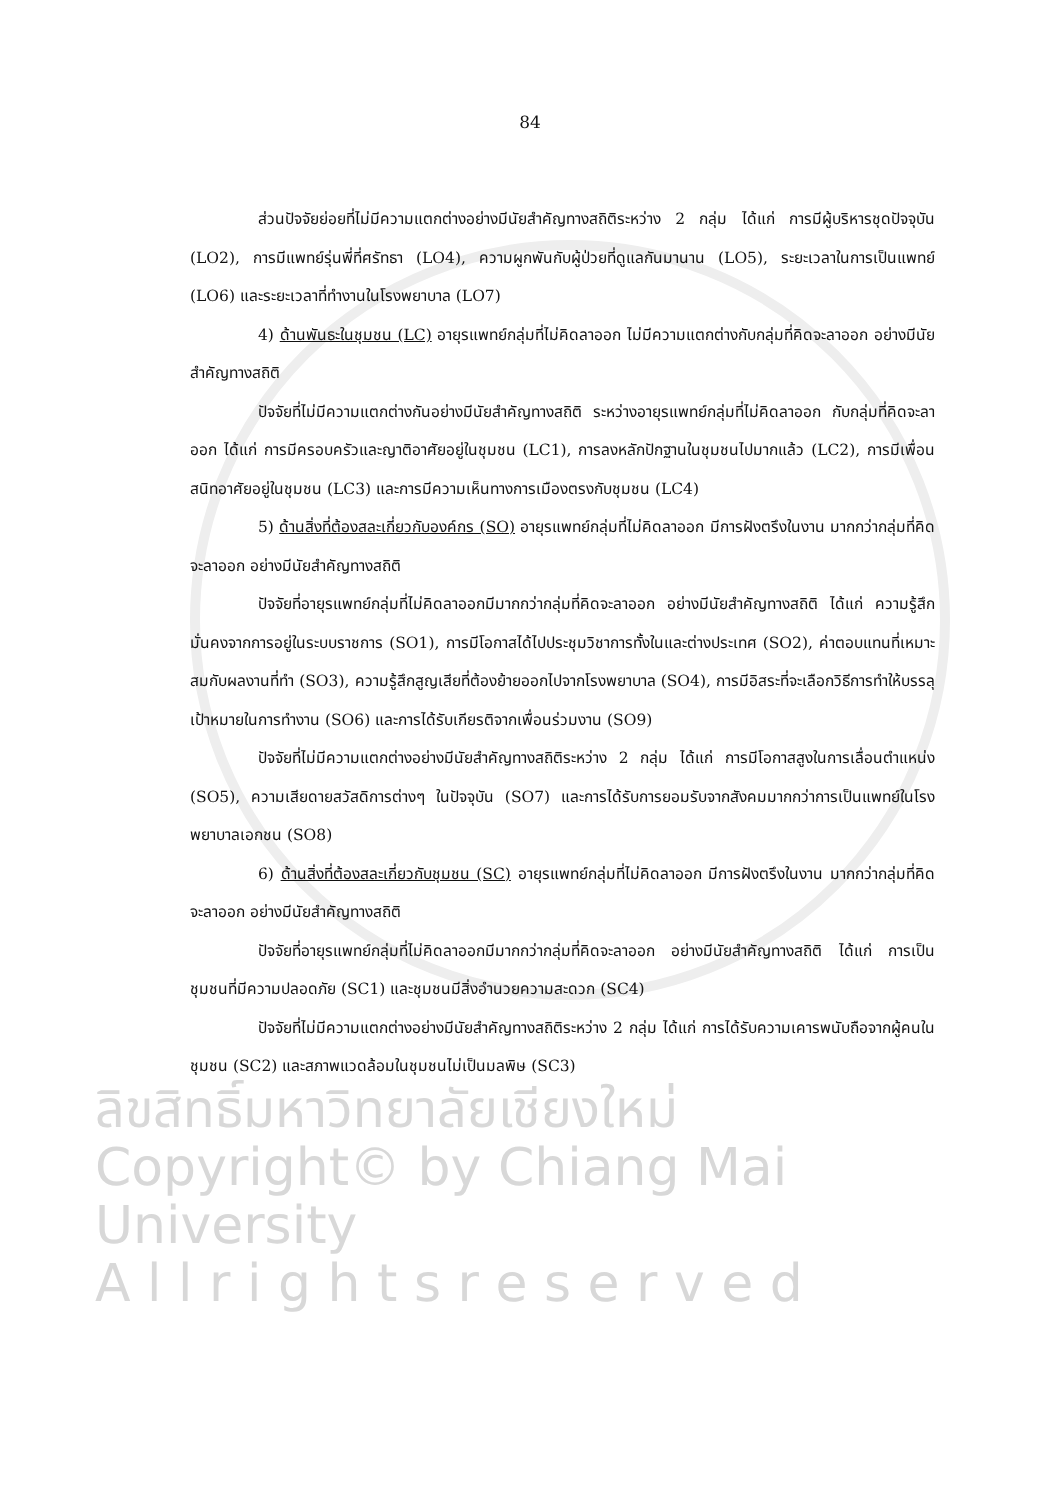84
ลิขสิทธิ์มหาวิทยาลัยเชียงใหม่
Copyright© by Chiang Mai University
A l l r i g h t s r e s e r v e d
ส่วนปัจจัยย่อยที่ไม่มีความแตกต่างอย่างมีนัยสำคัญทางสถิติระหว่าง 2 กลุ่ม ได้แก่ การมีผู้บริหารชุดปัจจุบัน (LO2), การมีแพทย์รุ่นพี่ที่ศรัทธา (LO4), ความผูกพันกับผู้ป่วยที่ดูแลกันมานาน (LO5), ระยะเวลาในการเป็นแพทย์ (LO6) และระยะเวลาที่ทำงานในโรงพยาบาล (LO7)
4) ด้านพันธะในชุมชน (LC) อายุรแพทย์กลุ่มที่ไม่คิดลาออก ไม่มีความแตกต่างกับกลุ่มที่คิดจะลาออก อย่างมีนัยสำคัญทางสถิติ
ปัจจัยที่ไม่มีความแตกต่างกันอย่างมีนัยสำคัญทางสถิติ ระหว่างอายุรแพทย์กลุ่มที่ไม่คิดลาออก กับกลุ่มที่คิดจะลาออก ได้แก่ การมีครอบครัวและญาติอาศัยอยู่ในชุมชน (LC1), การลงหลักปักฐานในชุมชนไปมากแล้ว (LC2), การมีเพื่อนสนิทอาศัยอยู่ในชุมชน (LC3) และการมีความเห็นทางการเมืองตรงกับชุมชน (LC4)
5) ด้านสิ่งที่ต้องสละเกี่ยวกับองค์กร (SO) อายุรแพทย์กลุ่มที่ไม่คิดลาออก มีการฝังตรึงในงาน มากกว่ากลุ่มที่คิดจะลาออก อย่างมีนัยสำคัญทางสถิติ
ปัจจัยที่อายุรแพทย์กลุ่มที่ไม่คิดลาออกมีมากกว่ากลุ่มที่คิดจะลาออก อย่างมีนัยสำคัญทางสถิติ ได้แก่ ความรู้สึกมั่นคงจากการอยู่ในระบบราชการ (SO1), การมีโอกาสได้ไปประชุมวิชาการทั้งในและต่างประเทศ (SO2), ค่าตอบแทนที่เหมาะสมกับผลงานที่ทำ (SO3), ความรู้สึกสูญเสียที่ต้องย้ายออกไปจากโรงพยาบาล (SO4), การมีอิสระที่จะเลือกวิธีการทำให้บรรลุเป้าหมายในการทำงาน (SO6) และการได้รับเกียรติจากเพื่อนร่วมงาน (SO9)
ปัจจัยที่ไม่มีความแตกต่างอย่างมีนัยสำคัญทางสถิติระหว่าง 2 กลุ่ม ได้แก่ การมีโอกาสสูงในการเลื่อนตำแหน่ง (SO5), ความเสียดายสวัสดิการต่างๆ ในปัจจุบัน (SO7) และการได้รับการยอมรับจากสังคมมากกว่าการเป็นแพทย์ในโรงพยาบาลเอกชน (SO8)
6) ด้านสิ่งที่ต้องสละเกี่ยวกับชุมชน (SC) อายุรแพทย์กลุ่มที่ไม่คิดลาออก มีการฝังตรึงในงาน มากกว่ากลุ่มที่คิดจะลาออก อย่างมีนัยสำคัญทางสถิติ
ปัจจัยที่อายุรแพทย์กลุ่มที่ไม่คิดลาออกมีมากกว่ากลุ่มที่คิดจะลาออก อย่างมีนัยสำคัญทางสถิติ ได้แก่ การเป็นชุมชนที่มีความปลอดภัย (SC1) และชุมชนมีสิ่งอำนวยความสะดวก (SC4)
ปัจจัยที่ไม่มีความแตกต่างอย่างมีนัยสำคัญทางสถิติระหว่าง 2 กลุ่ม ได้แก่ การได้รับความเคารพนับถือจากผู้คนในชุมชน (SC2) และสภาพแวดล้อมในชุมชนไม่เป็นมลพิษ (SC3)